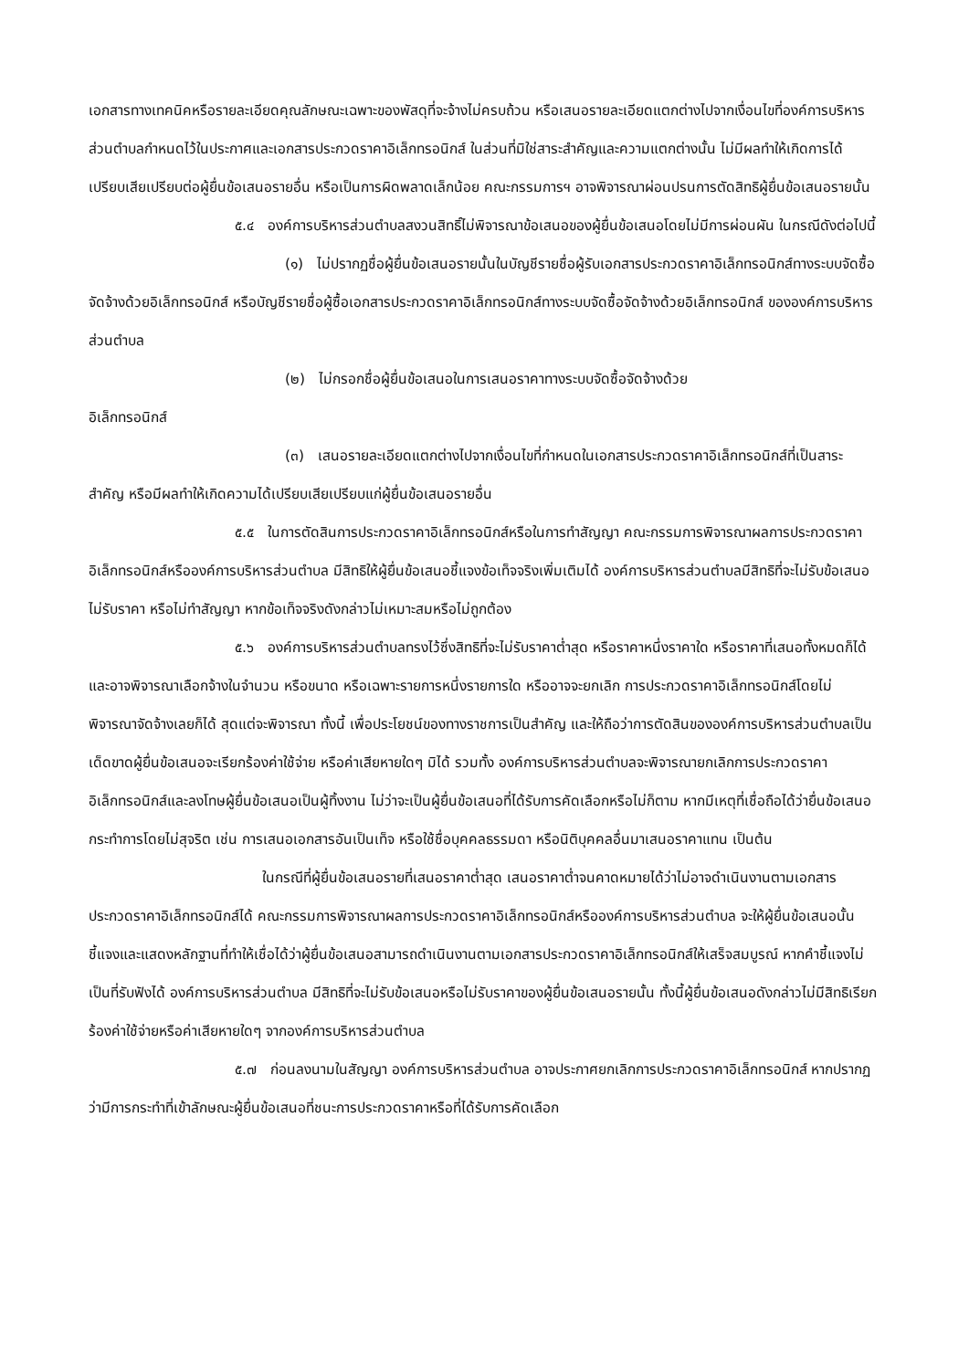เอกสารทางเทคนิคหรือรายละเอียดคุณลักษณะเฉพาะของพัสดุที่จะจ้างไม่ครบถ้วน หรือเสนอรายละเอียดแตกต่างไปจากเงื่อนไขที่องค์การบริหารส่วนตำบลกำหนดไว้ในประกาศและเอกสารประกวดราคาอิเล็กทรอนิกส์ ในส่วนที่มิใช่สาระสำคัญและความแตกต่างนั้น ไม่มีผลทำให้เกิดการได้เปรียบเสียเปรียบต่อผู้ยื่นข้อเสนอรายอื่น หรือเป็นการผิดพลาดเล็กน้อย คณะกรรมการฯ อาจพิจารณาผ่อนปรนการตัดสิทธิผู้ยื่นข้อเสนอรายนั้น
๕.๔ องค์การบริหารส่วนตำบลสงวนสิทธิ์ไม่พิจารณาข้อเสนอของผู้ยื่นข้อเสนอโดยไม่มีการผ่อนผัน ในกรณีดังต่อไปนี้
(๑) ไม่ปรากฏชื่อผู้ยื่นข้อเสนอรายนั้นในบัญชีรายชื่อผู้รับเอกสารประกวดราคาอิเล็กทรอนิกส์ทางระบบจัดซื้อจัดจ้างด้วยอิเล็กทรอนิกส์ หรือบัญชีรายชื่อผู้ซื้อเอกสารประกวดราคาอิเล็กทรอนิกส์ทางระบบจัดซื้อจัดจ้างด้วยอิเล็กทรอนิกส์ ขององค์การบริหารส่วนตำบล
(๒) ไม่กรอกชื่อผู้ยื่นข้อเสนอในการเสนอราคาทางระบบจัดซื้อจัดจ้างด้วย
อิเล็กทรอนิกส์
(๓) เสนอรายละเอียดแตกต่างไปจากเงื่อนไขที่กำหนดในเอกสารประกวดราคาอิเล็กทรอนิกส์ที่เป็นสาระสำคัญ หรือมีผลทำให้เกิดความได้เปรียบเสียเปรียบแก่ผู้ยื่นข้อเสนอรายอื่น
๕.๕ ในการตัดสินการประกวดราคาอิเล็กทรอนิกส์หรือในการทำสัญญา คณะกรรมการพิจารณาผลการประกวดราคาอิเล็กทรอนิกส์หรือองค์การบริหารส่วนตำบล มีสิทธิให้ผู้ยื่นข้อเสนอชี้แจงข้อเท็จจริงเพิ่มเติมได้ องค์การบริหารส่วนตำบลมีสิทธิที่จะไม่รับข้อเสนอ ไม่รับราคา หรือไม่ทำสัญญา หากข้อเท็จจริงดังกล่าวไม่เหมาะสมหรือไม่ถูกต้อง
๕.๖ องค์การบริหารส่วนตำบลทรงไว้ซึ่งสิทธิที่จะไม่รับราคาต่ำสุด หรือราคาหนึ่งราคาใด หรือราคาที่เสนอทั้งหมดก็ได้ และอาจพิจารณาเลือกจ้างในจำนวน หรือขนาด หรือเฉพาะรายการหนึ่งรายการใด หรืออาจจะยกเลิก การประกวดราคาอิเล็กทรอนิกส์โดยไม่พิจารณาจัดจ้างเลยก็ได้ สุดแต่จะพิจารณา ทั้งนี้ เพื่อประโยชน์ของทางราชการเป็นสำคัญ และให้ถือว่าการตัดสินขององค์การบริหารส่วนตำบลเป็นเด็ดขาดผู้ยื่นข้อเสนอจะเรียกร้องค่าใช้จ่าย หรือค่าเสียหายใดๆ มิได้ รวมทั้ง องค์การบริหารส่วนตำบลจะพิจารณายกเลิกการประกวดราคาอิเล็กทรอนิกส์และลงโทษผู้ยื่นข้อเสนอเป็นผู้ทิ้งงาน ไม่ว่าจะเป็นผู้ยื่นข้อเสนอที่ได้รับการคัดเลือกหรือไม่ก็ตาม หากมีเหตุที่เชื่อถือได้ว่ายื่นข้อเสนอกระทำการโดยไม่สุจริต เช่น การเสนอเอกสารอันเป็นเท็จ หรือใช้ชื่อบุคคลธรรมดา หรือนิติบุคคลอื่นมาเสนอราคาแทน เป็นต้น
ในกรณีที่ผู้ยื่นข้อเสนอรายที่เสนอราคาต่ำสุด เสนอราคาต่ำจนคาดหมายได้ว่าไม่อาจดำเนินงานตามเอกสารประกวดราคาอิเล็กทรอนิกส์ได้ คณะกรรมการพิจารณาผลการประกวดราคาอิเล็กทรอนิกส์หรือองค์การบริหารส่วนตำบล จะให้ผู้ยื่นข้อเสนอนั้นชี้แจงและแสดงหลักฐานที่ทำให้เชื่อได้ว่าผู้ยื่นข้อเสนอสามารถดำเนินงานตามเอกสารประกวดราคาอิเล็กทรอนิกส์ให้เสร็จสมบูรณ์ หากคำชี้แจงไม่เป็นที่รับฟังได้ องค์การบริหารส่วนตำบล มีสิทธิที่จะไม่รับข้อเสนอหรือไม่รับราคาของผู้ยื่นข้อเสนอรายนั้น ทั้งนี้ผู้ยื่นข้อเสนอดังกล่าวไม่มีสิทธิเรียกร้องค่าใช้จ่ายหรือค่าเสียหายใดๆ จากองค์การบริหารส่วนตำบล
๕.๗ ก่อนลงนามในสัญญา องค์การบริหารส่วนตำบล อาจประกาศยกเลิกการประกวดราคาอิเล็กทรอนิกส์ หากปรากฏว่ามีการกระทำที่เข้าลักษณะผู้ยื่นข้อเสนอที่ชนะการประกวดราคาหรือที่ได้รับการคัดเลือก